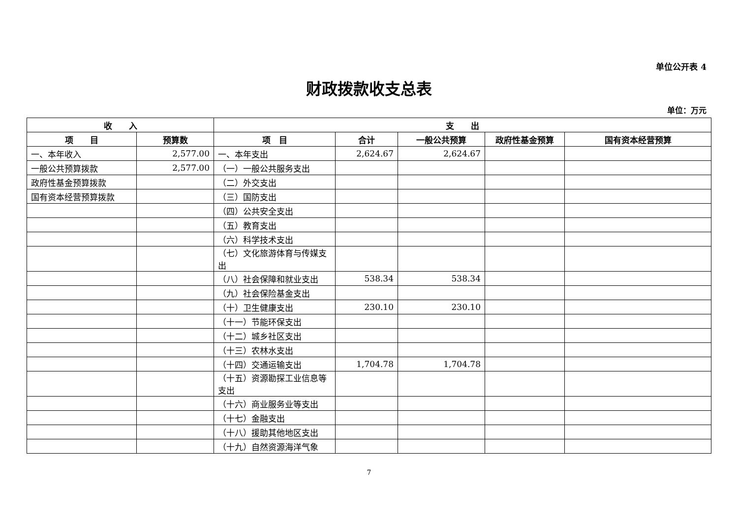单位公开表 4
财政拨款收支总表
单位：万元
| 收 入 | | 支 出 | | | | |
| --- | --- | --- | --- | --- | --- | --- |
| 项 目 | 预算数 | 项 目 | 合计 | 一般公共预算 | 政府性基金预算 | 国有资本经营预算 |
| 一、本年收入 | 2,577.00 | 一、本年支出 | 2,624.67 | 2,624.67 | | |
| 一般公共预算拨款 | 2,577.00 | （一）一般公共服务支出 | | | | |
| 政府性基金预算拨款 | | （二）外交支出 | | | | |
| 国有资本经营预算拨款 | | （三）国防支出 | | | | |
| | | （四）公共安全支出 | | | | |
| | | （五）教育支出 | | | | |
| | | （六）科学技术支出 | | | | |
| | | （七）文化旅游体育与传媒支出 | | | | |
| | | （八）社会保障和就业支出 | 538.34 | 538.34 | | |
| | | （九）社会保险基金支出 | | | | |
| | | （十）卫生健康支出 | 230.10 | 230.10 | | |
| | | （十一）节能环保支出 | | | | |
| | | （十二）城乡社区支出 | | | | |
| | | （十三）农林水支出 | | | | |
| | | （十四）交通运输支出 | 1,704.78 | 1,704.78 | | |
| | | （十五）资源勘探工业信息等支出 | | | | |
| | | （十六）商业服务业等支出 | | | | |
| | | （十七）金融支出 | | | | |
| | | （十八）援助其他地区支出 | | | | |
| | | （十九）自然资源海洋气象 | | | | |
7